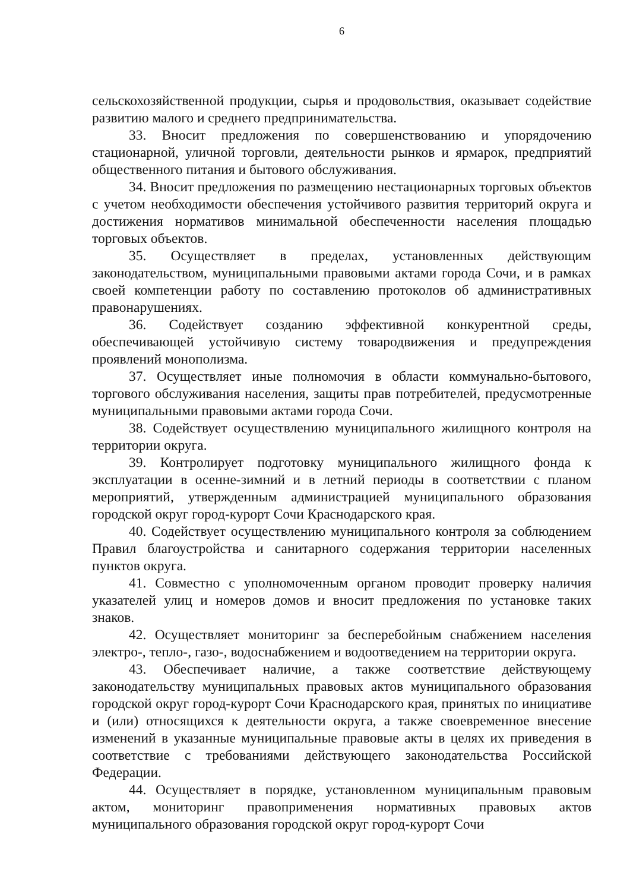6
сельскохозяйственной продукции, сырья и продовольствия, оказывает содействие развитию малого и среднего предпринимательства.
33. Вносит предложения по совершенствованию и упорядочению стационарной, уличной торговли, деятельности рынков и ярмарок, предприятий общественного питания и бытового обслуживания.
34. Вносит предложения по размещению нестационарных торговых объектов с учетом необходимости обеспечения устойчивого развития территорий округа и достижения нормативов минимальной обеспеченности населения площадью торговых объектов.
35. Осуществляет в пределах, установленных действующим законодательством, муниципальными правовыми актами города Сочи, и в рамках своей компетенции работу по составлению протоколов об административных правонарушениях.
36. Содействует созданию эффективной конкурентной среды, обеспечивающей устойчивую систему товародвижения и предупреждения проявлений монополизма.
37. Осуществляет иные полномочия в области коммунально-бытового, торгового обслуживания населения, защиты прав потребителей, предусмотренные муниципальными правовыми актами города Сочи.
38. Содействует осуществлению муниципального жилищного контроля на территории округа.
39. Контролирует подготовку муниципального жилищного фонда к эксплуатации в осенне-зимний и в летний периоды в соответствии с планом мероприятий, утвержденным администрацией муниципального образования городской округ город-курорт Сочи Краснодарского края.
40. Содействует осуществлению муниципального контроля за соблюдением Правил благоустройства и санитарного содержания территории населенных пунктов округа.
41. Совместно с уполномоченным органом проводит проверку наличия указателей улиц и номеров домов и вносит предложения по установке таких знаков.
42. Осуществляет мониторинг за бесперебойным снабжением населения электро-, тепло-, газо-, водоснабжением и водоотведением на территории округа.
43. Обеспечивает наличие, а также соответствие действующему законодательству муниципальных правовых актов муниципального образования городской округ город-курорт Сочи Краснодарского края, принятых по инициативе и (или) относящихся к деятельности округа, а также своевременное внесение изменений в указанные муниципальные правовые акты в целях их приведения в соответствие с требованиями действующего законодательства Российской Федерации.
44. Осуществляет в порядке, установленном муниципальным правовым актом, мониторинг правоприменения нормативных правовых актов муниципального образования городской округ город-курорт Сочи